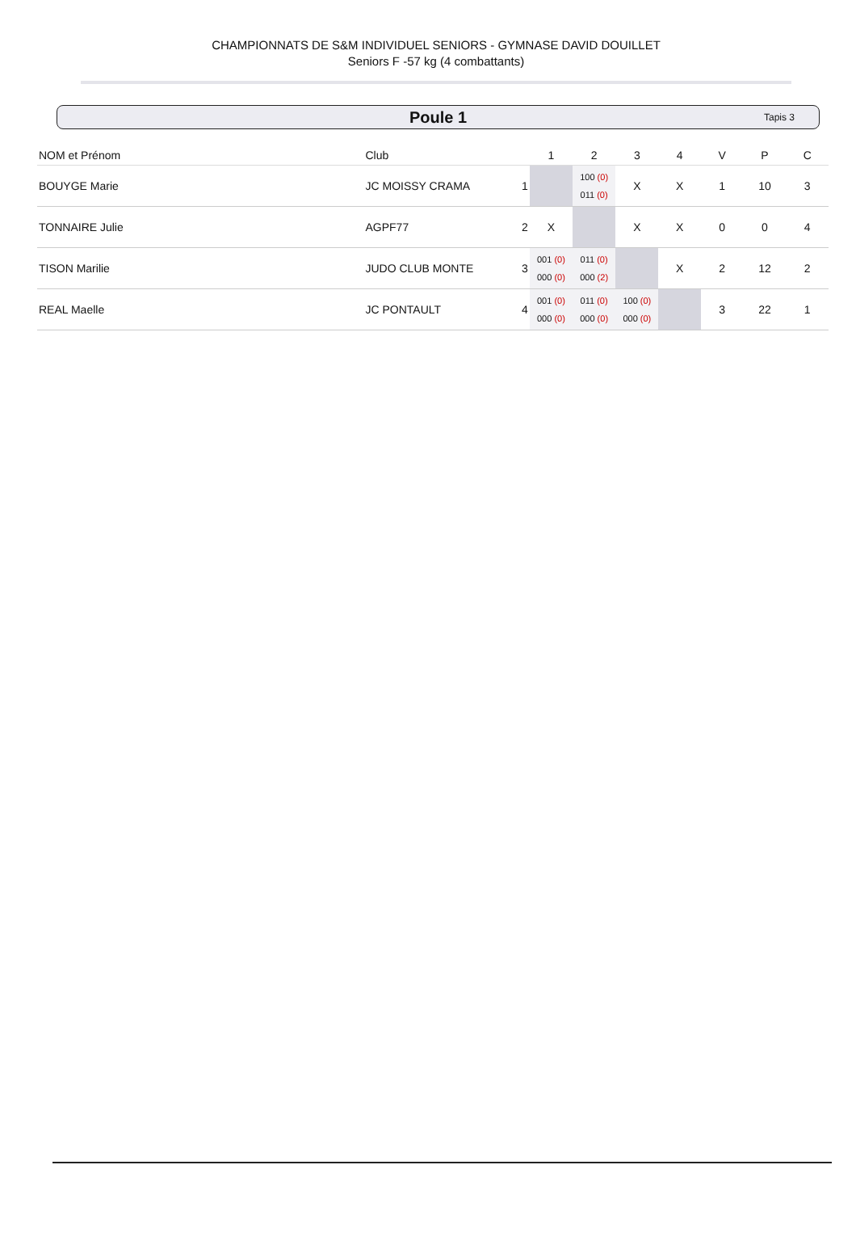CHAMPIONNATS DE S&M INDIVIDUEL SENIORS - GYMNASE DAVID DOUILLET
Seniors F -57 kg (4 combattants)
Poule 1 Tapis 3
| NOM et Prénom | Club | | 1 | 2 | 3 | 4 | V | P | C |
| --- | --- | --- | --- | --- | --- | --- | --- | --- | --- |
| BOUYGE Marie | JC MOISSY CRAMA | 1 | | 100 (0) 011 (0) | X | X | 1 | 10 | 3 |
| TONNAIRE Julie | AGPF77 | 2 | X | | X | X | 0 | 0 | 4 |
| TISON Marilie | JUDO CLUB MONTE | 3 | 001 (0) 000 (0) | 011 (0) 000 (2) | | X | 2 | 12 | 2 |
| REAL Maelle | JC PONTAULT | 4 | 001 (0) 000 (0) | 011 (0) 000 (0) | 100 (0) 000 (0) | | 3 | 22 | 1 |